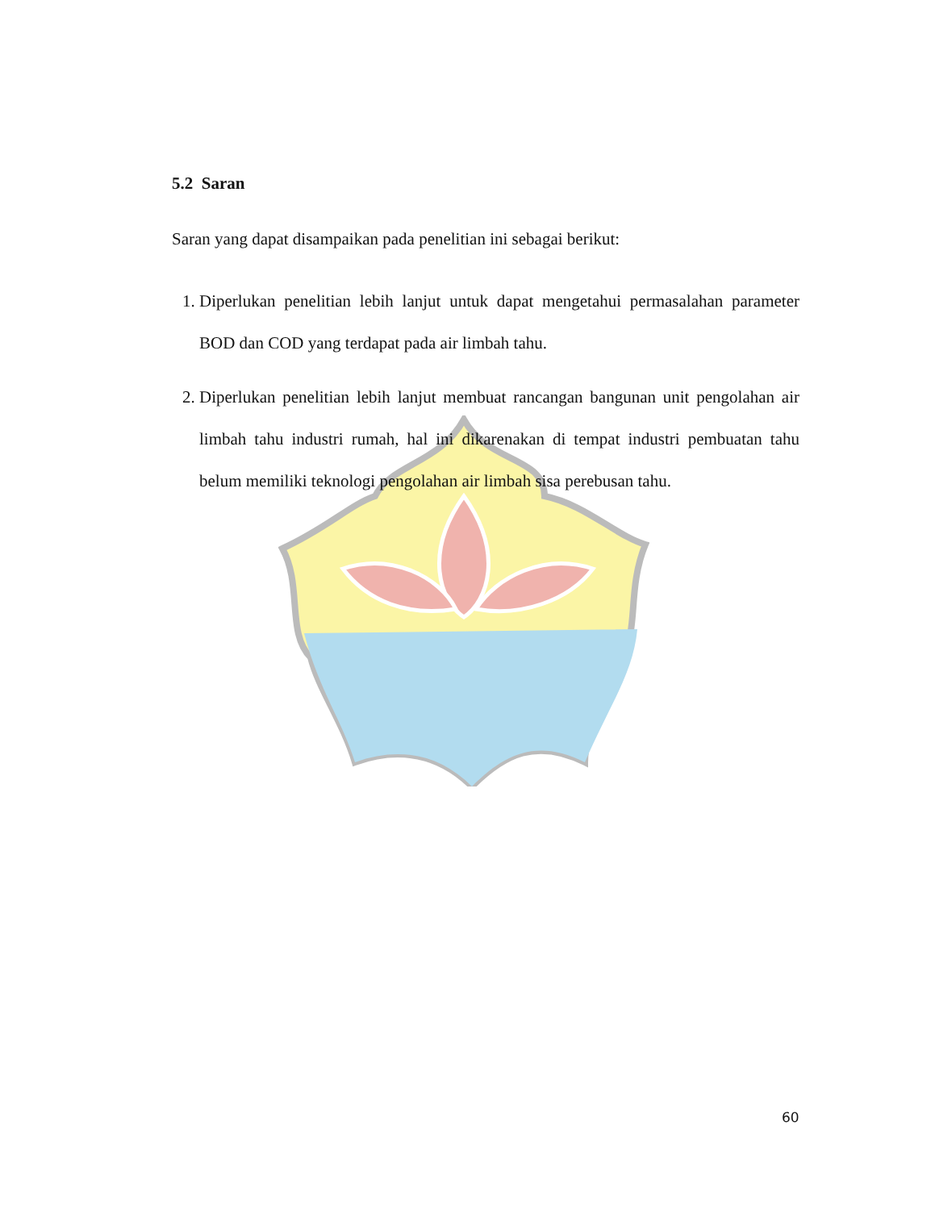5.2 Saran
Saran yang dapat disampaikan pada penelitian ini sebagai berikut:
1. Diperlukan penelitian lebih lanjut untuk dapat mengetahui permasalahan parameter BOD dan COD yang terdapat pada air limbah tahu.
2. Diperlukan penelitian lebih lanjut membuat rancangan bangunan unit pengolahan air limbah tahu industri rumah, hal ini dikarenakan di tempat industri pembuatan tahu belum memiliki teknologi pengolahan air limbah sisa perebusan tahu.
60